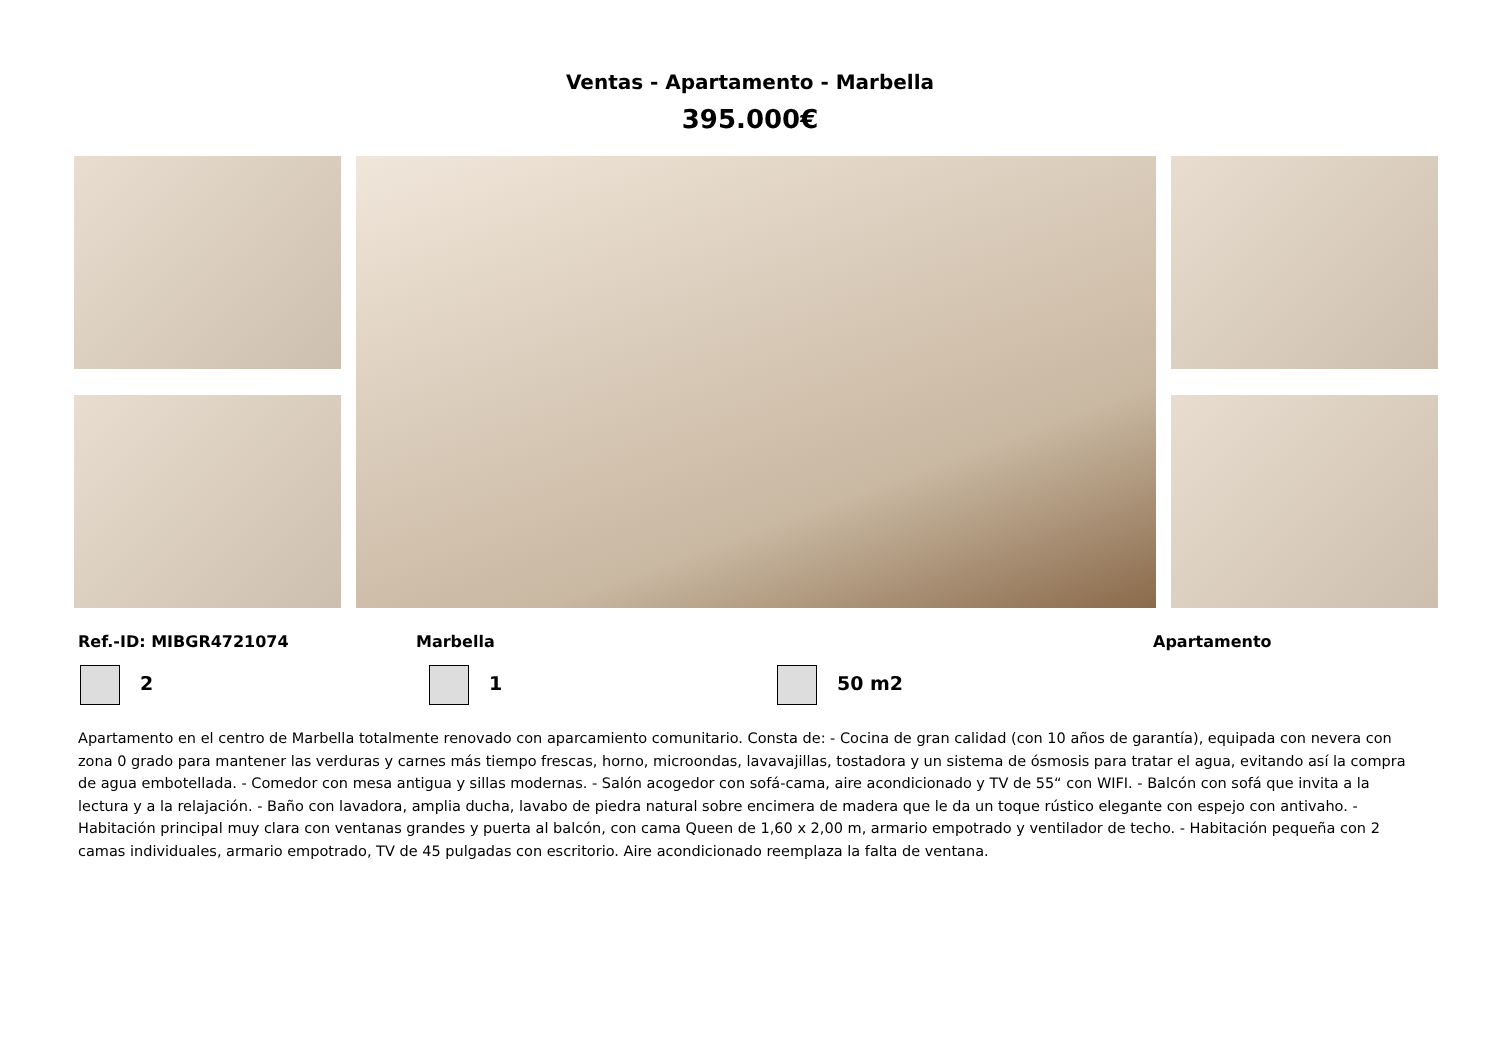Ventas - Apartamento - Marbella
395.000€
Ref.-ID: MIBGR4721074 Marbella Apartamento
2 1 50 m2
Apartamento en el centro de Marbella totalmente renovado con aparcamiento comunitario. Consta de: - Cocina de gran calidad (con 10 años de garantía), equipada con nevera con zona 0 grado para mantener las verduras y carnes más tiempo frescas, horno, microondas, lavavajillas, tostadora y un sistema de ósmosis para tratar el agua, evitando así la compra de agua embotellada. - Comedor con mesa antigua y sillas modernas. - Salón acogedor con sofá-cama, aire acondicionado y TV de 55“ con WIFI. - Balcón con sofá que invita a la lectura y a la relajación. - Baño con lavadora, amplia ducha, lavabo de piedra natural sobre encimera de madera que le da un toque rústico elegante con espejo con antivaho. - Habitación principal muy clara con ventanas grandes y puerta al balcón, con cama Queen de 1,60 x 2,00 m, armario empotrado y ventilador de techo. - Habitación pequeña con 2 camas individuales, armario empotrado, TV de 45 pulgadas con escritorio. Aire acondicionado reemplaza la falta de ventana.